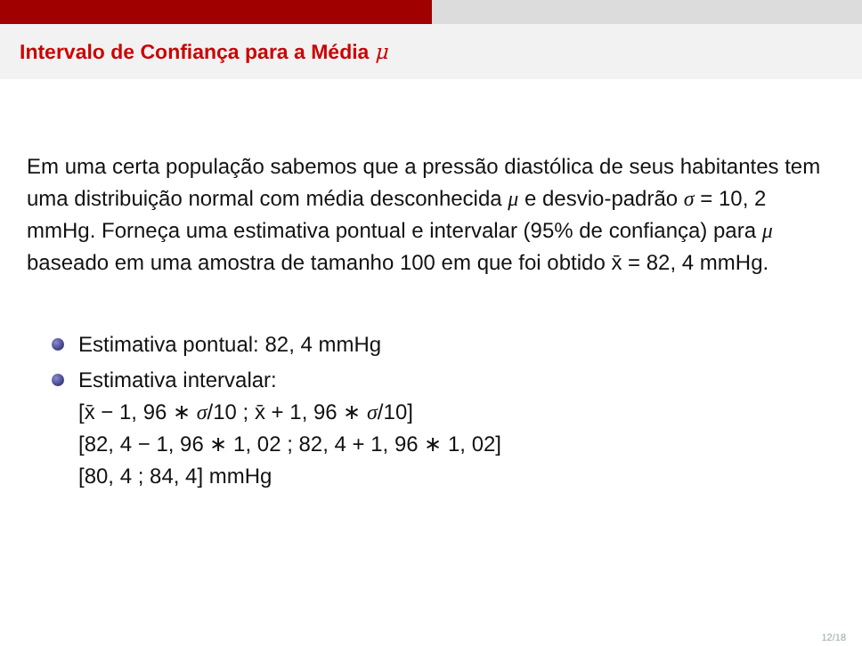Intervalo de Confiança para a Média μ
Em uma certa população sabemos que a pressão diastólica de seus habitantes tem uma distribuição normal com média desconhecida μ e desvio-padrão σ = 10, 2 mmHg. Forneça uma estimativa pontual e intervalar (95% de confiança) para μ baseado em uma amostra de tamanho 100 em que foi obtido x̄ = 82, 4 mmHg.
Estimativa pontual: 82, 4 mmHg
Estimativa intervalar:
[x̄ − 1, 96 ∗ σ/10 ; x̄ + 1, 96 ∗ σ/10]
[82, 4 − 1, 96 ∗ 1, 02 ; 82, 4 + 1, 96 ∗ 1, 02]
[80, 4 ; 84, 4] mmHg
12/18